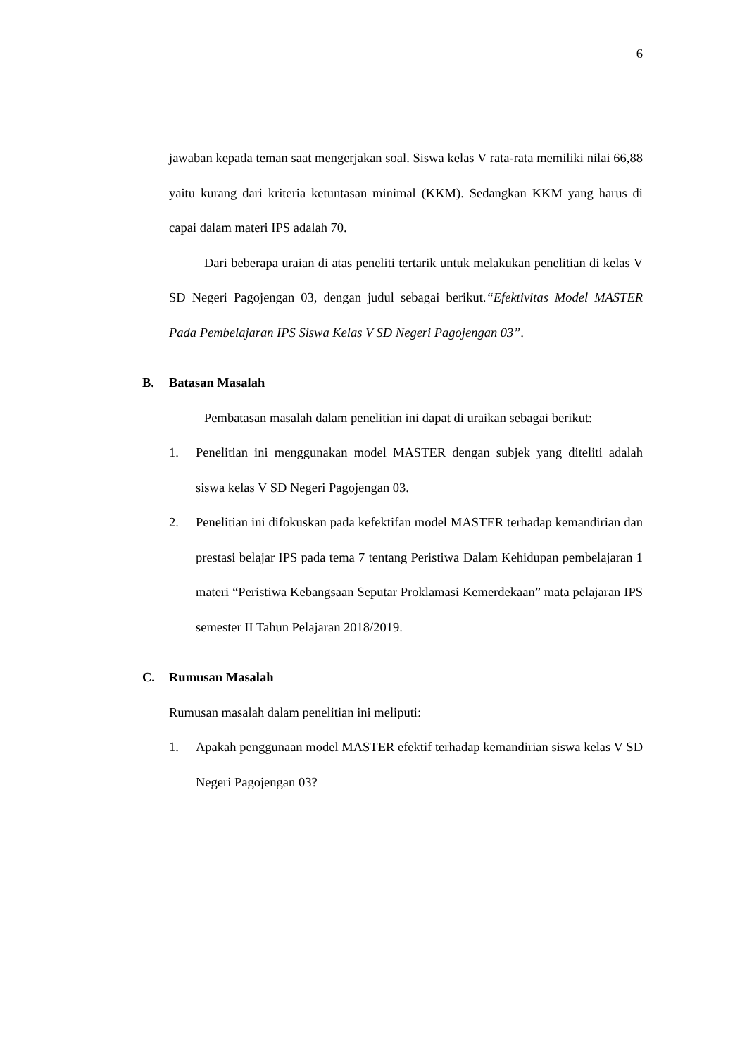6
jawaban kepada teman saat mengerjakan soal. Siswa kelas V rata-rata memiliki nilai 66,88 yaitu kurang dari kriteria ketuntasan minimal (KKM). Sedangkan KKM yang harus di capai dalam materi IPS adalah 70.
Dari beberapa uraian di atas peneliti tertarik untuk melakukan penelitian di kelas V SD Negeri Pagojengan 03, dengan judul sebagai berikut.“Efektivitas Model MASTER Pada Pembelajaran IPS Siswa Kelas V SD Negeri Pagojengan 03”.
B. Batasan Masalah
Pembatasan masalah dalam penelitian ini dapat di uraikan sebagai berikut:
1. Penelitian ini menggunakan model MASTER dengan subjek yang diteliti adalah siswa kelas V SD Negeri Pagojengan 03.
2. Penelitian ini difokuskan pada kefektifan model MASTER terhadap kemandirian dan prestasi belajar IPS pada tema 7 tentang Peristiwa Dalam Kehidupan pembelajaran 1 materi “Peristiwa Kebangsaan Seputar Proklamasi Kemerdekaan” mata pelajaran IPS semester II Tahun Pelajaran 2018/2019.
C. Rumusan Masalah
Rumusan masalah dalam penelitian ini meliputi:
1. Apakah penggunaan model MASTER efektif terhadap kemandirian siswa kelas V SD Negeri Pagojengan 03?